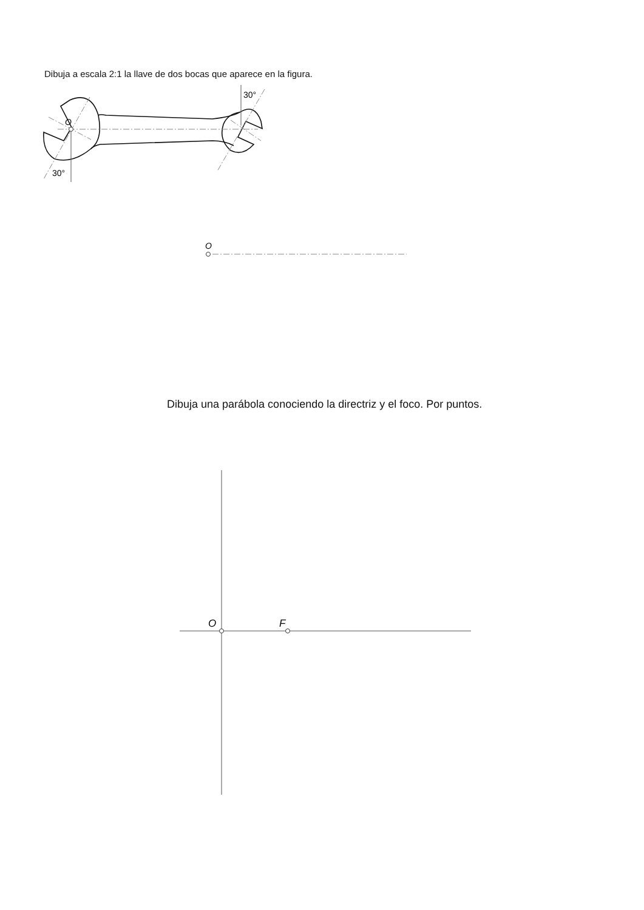Dibuja a escala 2:1 la llave de dos bocas que aparece en la figura.
O
30°
30°
O
O
F
Dibuja una parábola conociendo la directriz y el foco. Por puntos.